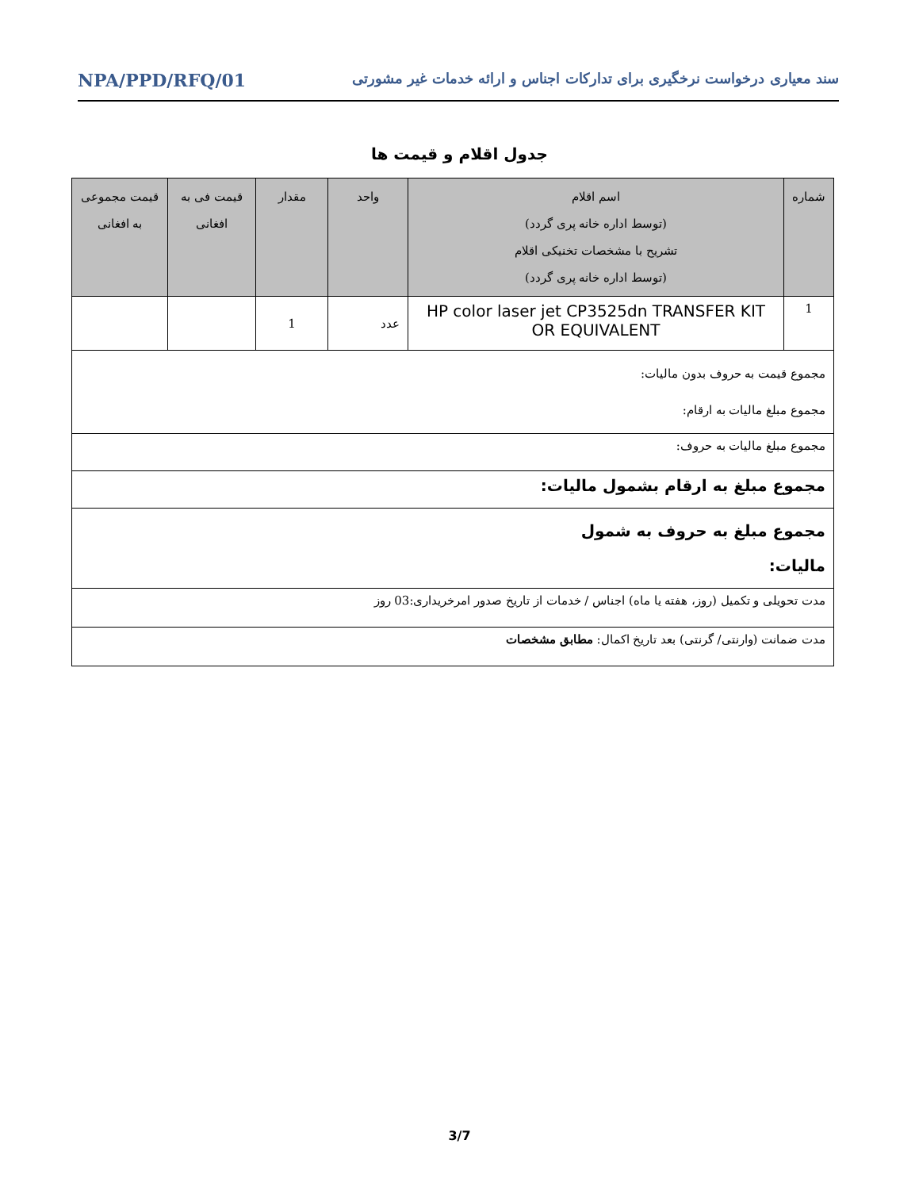سند معیاری درخواست نرخگیری برای تدارکات اجناس و ارائه خدمات غیر مشورتی NPA/PPD/RFQ/01
جدول اقلام و قیمت ها
| شماره | اسم اقلام (توسط اداره خانه پری گردد) تشریح با مشخصات تخنیکی اقلام (توسط اداره خانه پری گردد) | واحد | مقدار | قیمت فی به افغانی | قیمت مجموعی به افغانی |
| --- | --- | --- | --- | --- | --- |
| 1 | HP color laser jet CP3525dn TRANSFER KIT OR EQUIVALENT | عدد | 1 | | |
| مجموع قیمت به حروف بدون مالیات: مجموع مبلغ مالیات به ارقام: | | | | | |
| مجموع مبلغ مالیات به حروف: | | | | | |
| مجموع مبلغ به ارقام بشمول مالیات: | | | | | |
| مجموع مبلغ به حروف به شمول مالیات: | | | | | |
| مدت تحویلی و تکمیل (روز، هفته یا ماه) اجناس / خدمات از تاریخ صدور امرخریداری:03 روز | | | | | |
| مدت ضمانت (وارنتی/ گرنتی) بعد تاریخ اکمال: مطابق مشخصات | | | | | |
3/7